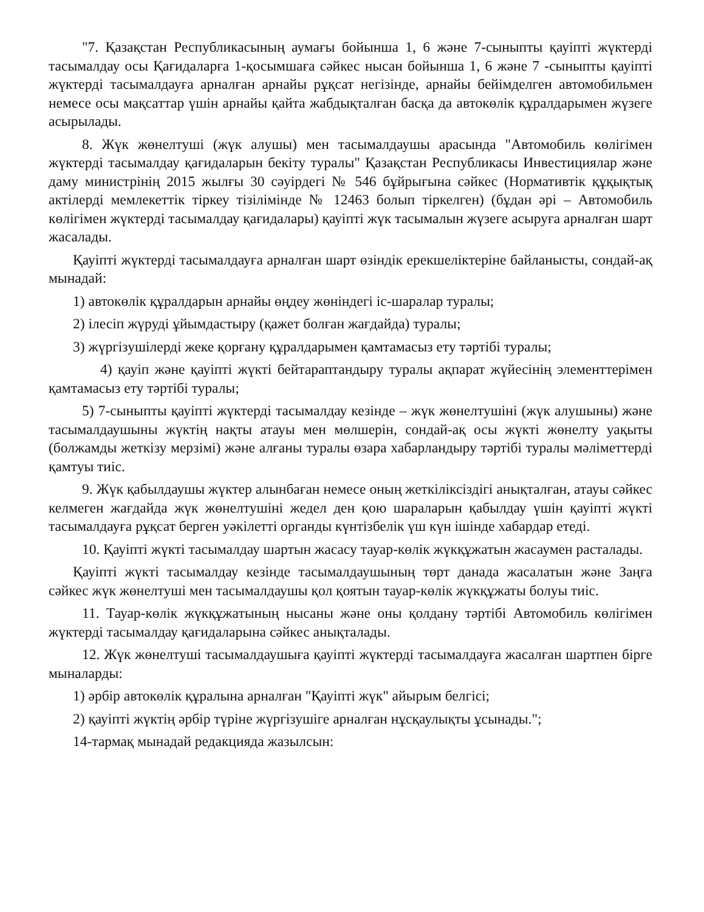"7. Қазақстан Республикасының аумағы бойынша 1, 6 және 7-сыныпты қауіпті жүктерді тасымалдау осы Қағидаларға 1-қосымшаға сәйкес нысан бойынша 1, 6 және 7 -сыныпты қауіпті жүктерді тасымалдауға арналған арнайы рұқсат негізінде, арнайы бейімделген автомобильмен немесе осы мақсаттар үшін арнайы қайта жабдықталған басқа да автокөлік құралдарымен жүзеге асырылады.
8. Жүк жөнелтуші (жүк алушы) мен тасымалдаушы арасында "Автомобиль көлігімен жүктерді тасымалдау қағидаларын бекіту туралы" Қазақстан Республикасы Инвестициялар және даму министрінің 2015 жылғы 30 сәуірдегі № 546 бұйрығына сәйкес (Нормативтік құқықтық актілерді мемлекеттік тіркеу тізілімінде № 12463 болып тіркелген) (бұдан әрі – Автомобиль көлігімен жүктерді тасымалдау қағидалары) қауіпті жүк тасымалын жүзеге асыруға арналған шарт жасалады.
Қауіпті жүктерді тасымалдауға арналған шарт өзіндік ерекшеліктеріне байланысты, сондай-ақ мынадай:
1) автокөлік құралдарын арнайы өңдеу жөніндегі іс-шаралар туралы;
2) ілесіп жүруді ұйымдастыру (қажет болған жағдайда) туралы;
3) жүргізушілерді жеке қорғану құралдарымен қамтамасыз ету тәртібі туралы;
4) қауіп және қауіпті жүкті бейтараптандыру туралы ақпарат жүйесінің элементтерімен қамтамасыз ету тәртібі туралы;
5) 7-сыныпты қауіпті жүктерді тасымалдау кезінде – жүк жөнелтушіні (жүк алушыны) және тасымалдаушыны жүктің нақты атауы мен мөлшерін, сондай-ақ осы жүкті жөнелту уақыты (болжамды жеткізу мерзімі) және алғаны туралы өзара хабарландыру тәртібі туралы мәліметтерді қамтуы тиіс.
9. Жүк қабылдаушы жүктер алынбаған немесе оның жеткіліксіздігі анықталған, атауы сәйкес келмеген жағдайда жүк жөнелтушіні жедел ден қою шараларын қабылдау үшін қауіпті жүкті тасымалдауға рұқсат берген уәкілетті органды күнтізбелік үш күн ішінде хабардар етеді.
10. Қауіпті жүкті тасымалдау шартын жасасу тауар-көлік жүкқұжатын жасаумен расталады.
Қауіпті жүкті тасымалдау кезінде тасымалдаушының төрт данада жасалатын және Заңға сәйкес жүк жөнелтуші мен тасымалдаушы қол қоятын тауар-көлік жүкқұжаты болуы тиіс.
11. Тауар-көлік жүкқұжатының нысаны және оны қолдану тәртібі Автомобиль көлігімен жүктерді тасымалдау қағидаларына сәйкес анықталады.
12. Жүк жөнелтуші тасымалдаушыға қауіпті жүктерді тасымалдауға жасалған шартпен бірге мыналарды:
1) әрбір автокөлік құралына арналған "Қауіпті жүк" айырым белгісі;
2) қауіпті жүктің әрбір түріне жүргізушіге арналған нұсқаулықты ұсынады.";
14-тармақ мынадай редакцияда жазылсын: